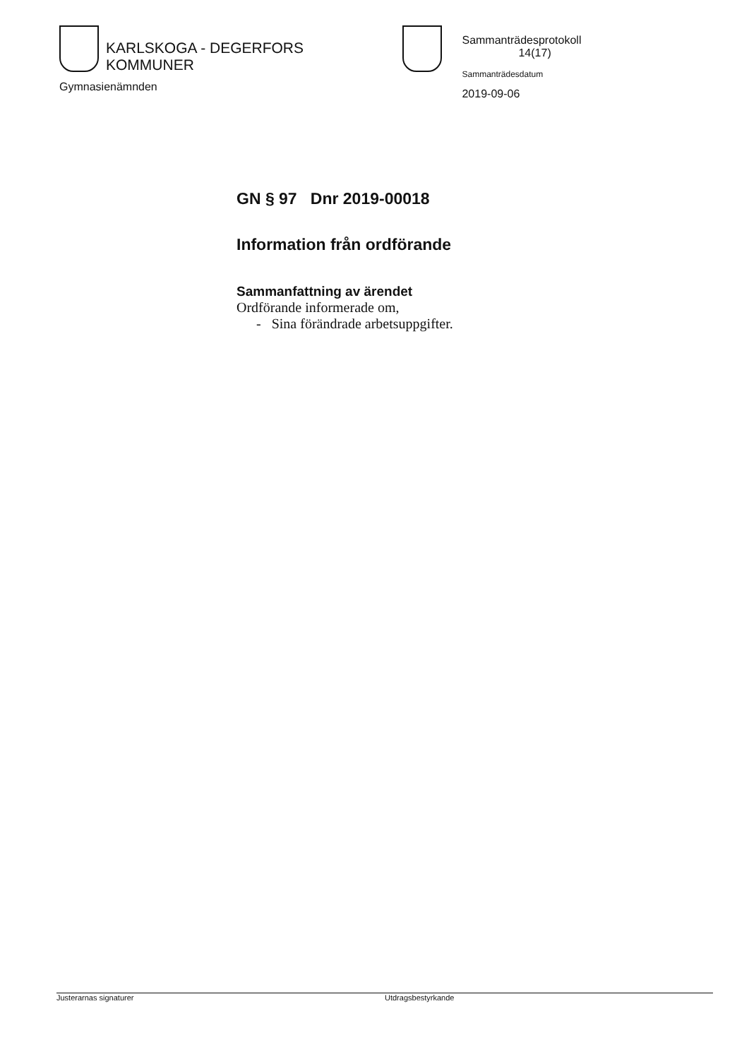KARLSKOGA - DEGERFORS KOMMUNER
Gymnasienämnden
Sammanträdesprotokoll 14(17)
Sammanträdesdatum
2019-09-06
GN § 97 Dnr 2019-00018
Information från ordförande
Sammanfattning av ärendet
Ordförande informerade om,
- Sina förändrade arbetsuppgifter.
Justerarnas signaturer Utdragsbestyrkande